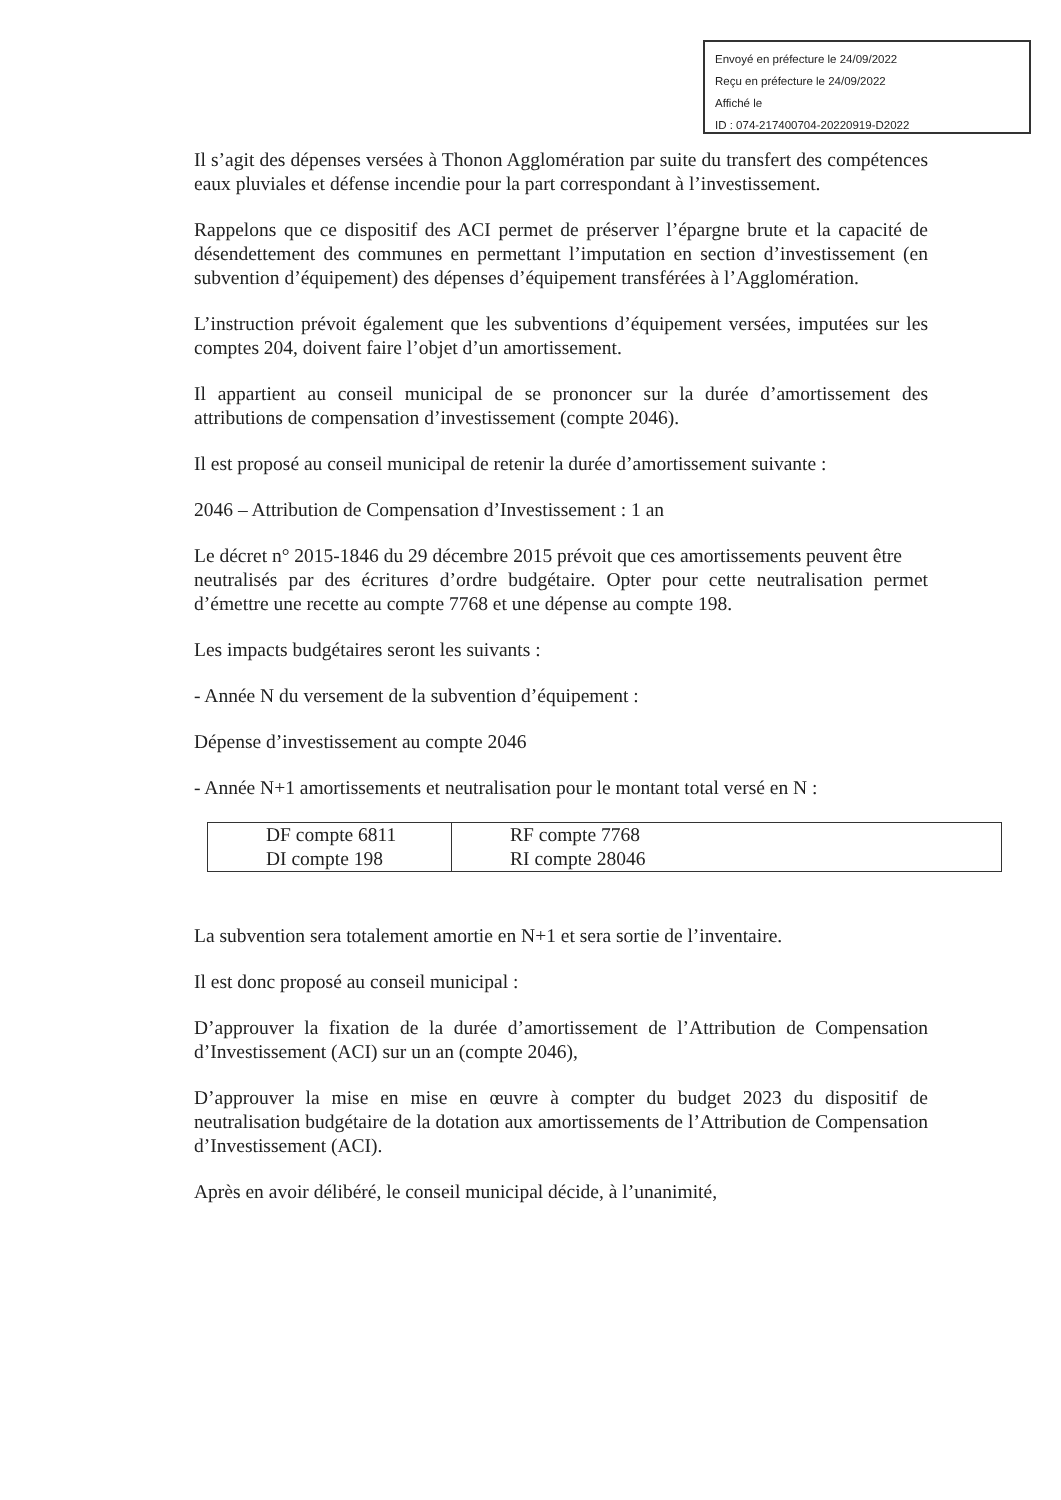Envoyé en préfecture le 24/09/2022
Reçu en préfecture le 24/09/2022
Affiché le
ID : 074-217400704-20220919-D2022
Il s’agit des dépenses versées à Thonon Agglomération par suite du transfert des compétences eaux pluviales et défense incendie pour la part correspondant à l’investissement.
Rappelons que ce dispositif des ACI permet de préserver l’épargne brute et la capacité de désendettement des communes en permettant l’imputation en section d’investissement (en subvention d’équipement) des dépenses d’équipement transférées à l’Agglomération.
L’instruction prévoit également que les subventions d’équipement versées, imputées sur les comptes 204, doivent faire l’objet d’un amortissement.
Il appartient au conseil municipal de se prononcer sur la durée d’amortissement des attributions de compensation d’investissement (compte 2046).
Il est proposé au conseil municipal de retenir la durée d’amortissement suivante :
2046 – Attribution de Compensation d’Investissement : 1 an
Le décret n° 2015-1846 du 29 décembre 2015 prévoit que ces amortissements peuvent être
neutralisés par des écritures d’ordre budgétaire. Opter pour cette neutralisation permet d’émettre une recette au compte 7768 et une dépense au compte 198.
Les impacts budgétaires seront les suivants :
- Année N du versement de la subvention d’équipement :
Dépense d’investissement au compte 2046
- Année N+1 amortissements et neutralisation pour le montant total versé en N :
| DF compte 6811 DI compte 198 | RF compte 7768 RI compte 28046 |
La subvention sera totalement amortie en N+1 et sera sortie de l’inventaire.
Il est donc proposé au conseil municipal :
D’approuver la fixation de la durée d’amortissement de l’Attribution de Compensation d’Investissement (ACI) sur un an (compte 2046),
D’approuver la mise en mise en œuvre à compter du budget 2023 du dispositif de neutralisation budgétaire de la dotation aux amortissements de l’Attribution de Compensation d’Investissement (ACI).
Après en avoir délibéré, le conseil municipal décide, à l’unanimité,